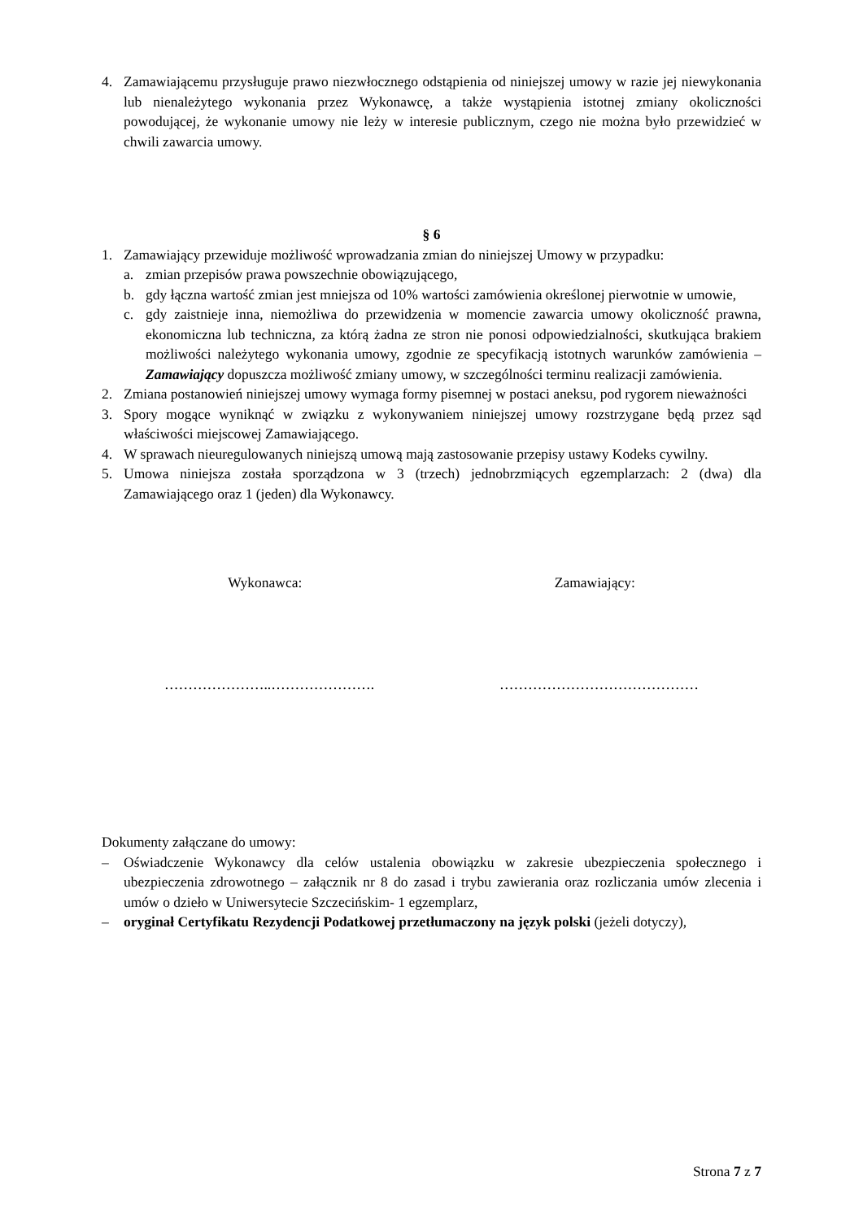4. Zamawiającemu przysługuje prawo niezwłocznego odstąpienia od niniejszej umowy w razie jej niewykonania lub nienależytego wykonania przez Wykonawcę, a także wystąpienia istotnej zmiany okoliczności powodującej, że wykonanie umowy nie leży w interesie publicznym, czego nie można było przewidzieć w chwili zawarcia umowy.
§ 6
1. Zamawiający przewiduje możliwość wprowadzania zmian do niniejszej Umowy w przypadku:
a. zmian przepisów prawa powszechnie obowiązującego,
b. gdy łączna wartość zmian jest mniejsza od 10% wartości zamówienia określonej pierwotnie w umowie,
c. gdy zaistnieje inna, niemożliwa do przewidzenia w momencie zawarcia umowy okoliczność prawna, ekonomiczna lub techniczna, za którą żadna ze stron nie ponosi odpowiedzialności, skutkująca brakiem możliwości należytego wykonania umowy, zgodnie ze specyfikacją istotnych warunków zamówienia – Zamawiający dopuszcza możliwość zmiany umowy, w szczególności terminu realizacji zamówienia.
2. Zmiana postanowień niniejszej umowy wymaga formy pisemnej w postaci aneksu, pod rygorem nieważności
3. Spory mogące wyniknąć w związku z wykonywaniem niniejszej umowy rozstrzygane będą przez sąd właściwości miejscowej Zamawiającego.
4. W sprawach nieuregulowanych niniejszą umową mają zastosowanie przepisy ustawy Kodeks cywilny.
5. Umowa niniejsza została sporządzona w 3 (trzech) jednobrzmiących egzemplarzach: 2 (dwa) dla Zamawiającego oraz 1 (jeden) dla Wykonawcy.
Wykonawca: Zamawiający:
…………………..…………………. ……………………………………
Dokumenty załączane do umowy:
– Oświadczenie Wykonawcy dla celów ustalenia obowiązku w zakresie ubezpieczenia społecznego i ubezpieczenia zdrowotnego – załącznik nr 8 do zasad i trybu zawierania oraz rozliczania umów zlecenia i umów o dzieło w Uniwersytecie Szczecińskim- 1 egzemplarz,
– oryginał Certyfikatu Rezydencji Podatkowej przetłumaczony na język polski (jeżeli dotyczy),
Strona 7 z 7